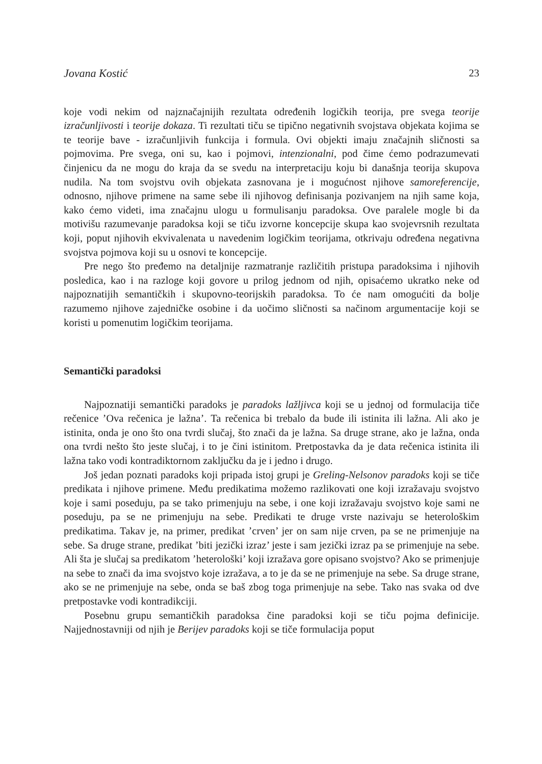Jovana Kostić 23
koje vodi nekim od najznačajnijih rezultata određenih logičkih teorija, pre svega teorije izračunljivosti i teorije dokaza. Ti rezultati tiču se tipično negativnih svojstava objekata kojima se te teorije bave - izračunljivih funkcija i formula. Ovi objekti imaju značajnih sličnosti sa pojmovima. Pre svega, oni su, kao i pojmovi, intenzionalni, pod čime ćemo podrazumevati činjenicu da ne mogu do kraja da se svedu na interpretaciju koju bi današnja teorija skupova nudila. Na tom svojstvu ovih objekata zasnovana je i mogućnost njihove samoreferencije, odnosno, njihove primene na same sebe ili njihovog definisanja pozivanjem na njih same koja, kako ćemo videti, ima značajnu ulogu u formulisanju paradoksa. Ove paralele mogle bi da motivišu razumevanje paradoksa koji se tiču izvorne koncepcije skupa kao svojevrsnih rezultata koji, poput njihovih ekvivalenata u navedenim logičkim teorijama, otkrivaju određena negativna svojstva pojmova koji su u osnovi te koncepcije.
Pre nego što pređemo na detaljnije razmatranje različitih pristupa paradoksima i njihovih posledica, kao i na razloge koji govore u prilog jednom od njih, opisaćemo ukratko neke od najpoznatijih semantičkih i skupovno-teorijskih paradoksa. To će nam omogućiti da bolje razumemo njihove zajedničke osobine i da uočimo sličnosti sa načinom argumentacije koji se koristi u pomenutim logičkim teorijama.
Semantički paradoksi
Najpoznatiji semantički paradoks je paradoks lažljivca koji se u jednoj od formulacija tiče rečenice ’Ova rečenica je lažna’. Ta rečenica bi trebalo da bude ili istinita ili lažna. Ali ako je istinita, onda je ono što ona tvrdi slučaj, što znači da je lažna. Sa druge strane, ako je lažna, onda ona tvrdi nešto što jeste slučaj, i to je čini istinitom. Pretpostavka da je data rečenica istinita ili lažna tako vodi kontradiktornom zaključku da je i jedno i drugo.
Još jedan poznati paradoks koji pripada istoj grupi je Greling-Nelsonov paradoks koji se tiče predikata i njihove primene. Među predikatima možemo razlikovati one koji izražavaju svojstvo koje i sami poseduju, pa se tako primenjuju na sebe, i one koji izražavaju svojstvo koje sami ne poseduju, pa se ne primenjuju na sebe. Predikati te druge vrste nazivaju se heterološkim predikatima. Takav je, na primer, predikat ’crven’ jer on sam nije crven, pa se ne primenjuje na sebe. Sa druge strane, predikat ’biti jezički izraz’ jeste i sam jezički izraz pa se primenjuje na sebe. Ali šta je slučaj sa predikatom ’heterološki’ koji izražava gore opisano svojstvo? Ako se primenjuje na sebe to znači da ima svojstvo koje izražava, a to je da se ne primenjuje na sebe. Sa druge strane, ako se ne primenjuje na sebe, onda se baš zbog toga primenjuje na sebe. Tako nas svaka od dve pretpostavke vodi kontradikciji.
Posebnu grupu semantičkih paradoksa čine paradoksi koji se tiču pojma definicije. Najjednostavniji od njih je Berijev paradoks koji se tiče formulacija poput